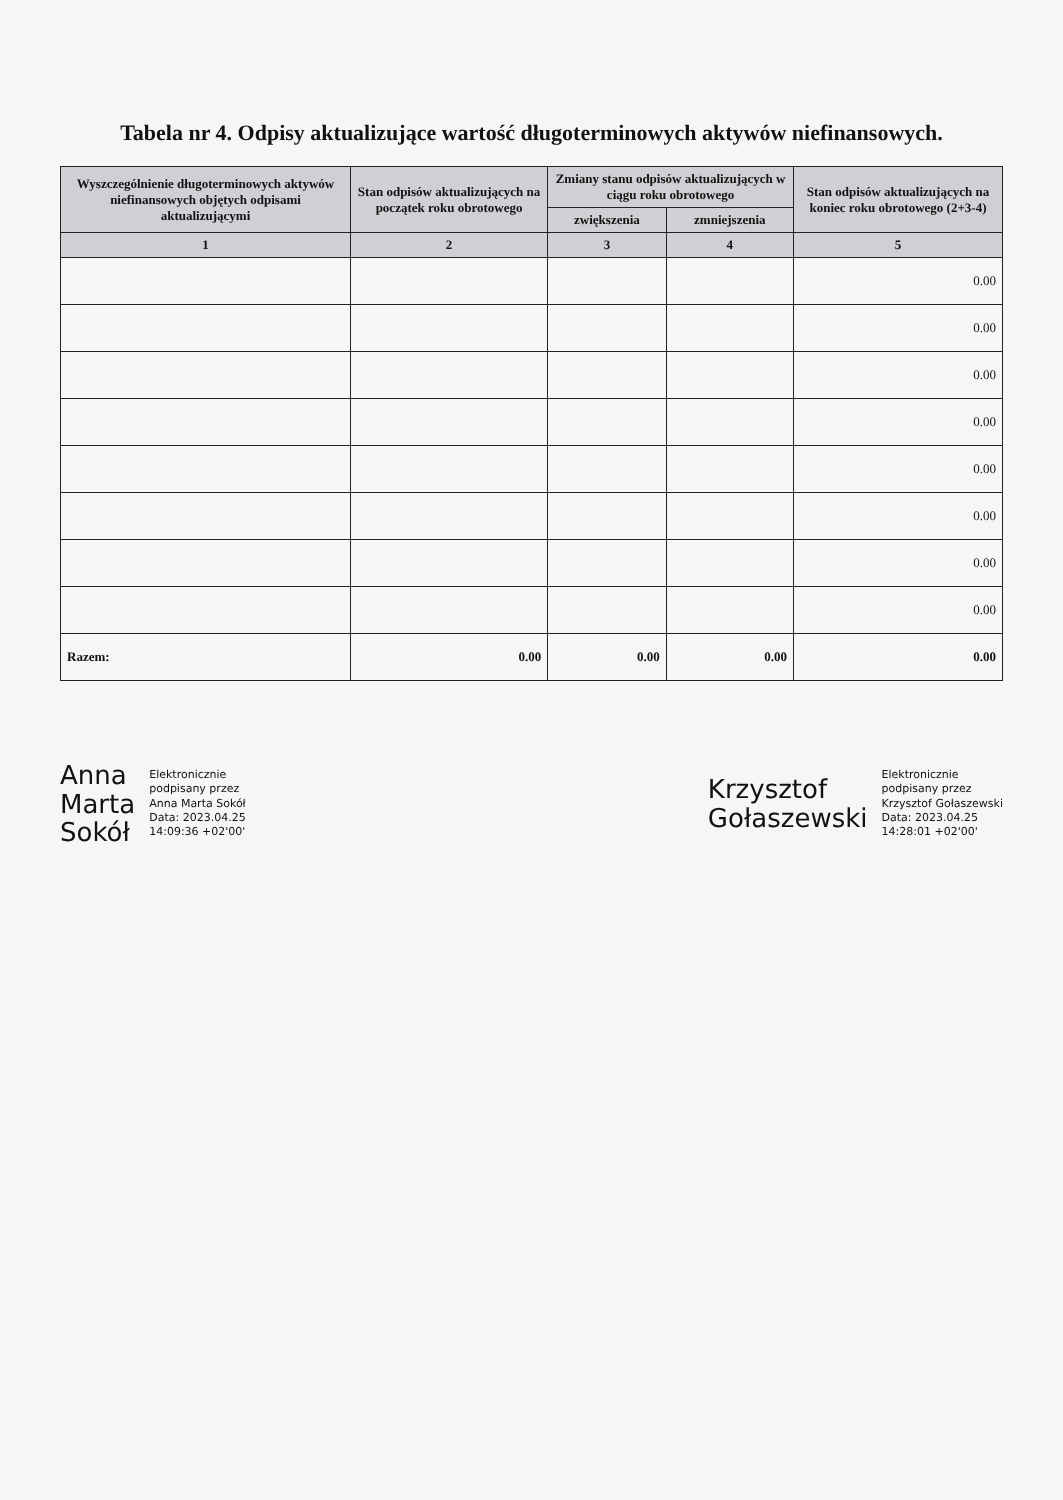Tabela nr 4. Odpisy aktualizujące wartość długoterminowych aktywów niefinansowych.
| Wyszczególnienie długoterminowych aktywów niefinansowych objętych odpisami aktualizującymi | Stan odpisów aktualizujących na początek roku obrotowego | Zmiany stanu odpisów aktualizujących w ciągu roku obrotowego | | Stan odpisów aktualizujących na koniec roku obrotowego (2+3-4) |
| --- | --- | --- | --- | --- |
| | | zwiększenia | zmniejszenia | |
| 1 | 2 | 3 | 4 | 5 |
| | | | | 0.00 |
| | | | | 0.00 |
| | | | | 0.00 |
| | | | | 0.00 |
| | | | | 0.00 |
| | | | | 0.00 |
| | | | | 0.00 |
| | | | | 0.00 |
| Razem: | 0.00 | 0.00 | 0.00 | 0.00 |
Anna
Marta
Sokół
Elektronicznie
podpisany przez
Anna Marta Sokół
Data: 2023.04.25
14:09:36 +02'00'
Krzysztof
Gołaszewski
Elektronicznie
podpisany przez
Krzysztof Gołaszewski
Data: 2023.04.25
14:28:01 +02'00'